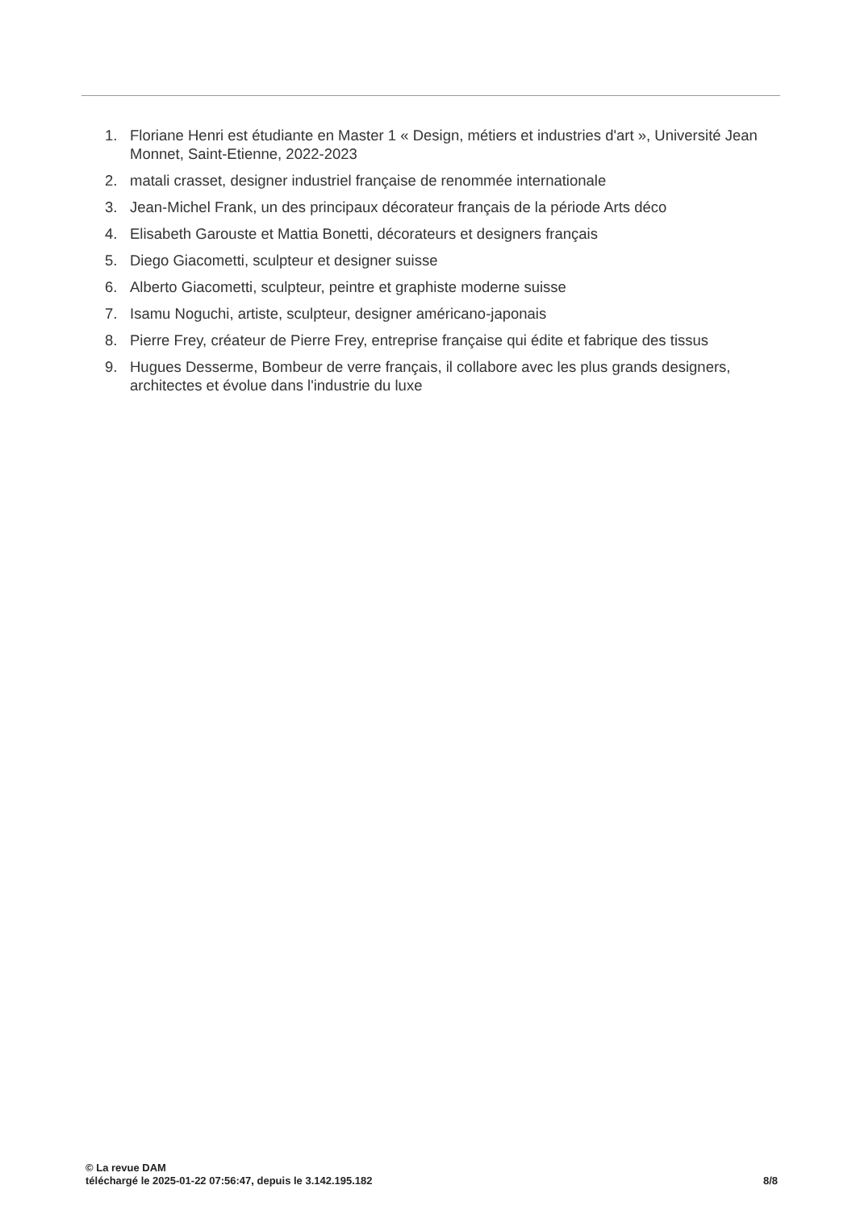1. Floriane Henri est étudiante en Master 1 « Design, métiers et industries d'art », Université Jean Monnet, Saint-Etienne, 2022-2023
2. matali crasset, designer industriel française de renommée internationale
3. Jean-Michel Frank, un des principaux décorateur français de la période Arts déco
4. Elisabeth Garouste et Mattia Bonetti, décorateurs et designers français
5. Diego Giacometti, sculpteur et designer suisse
6. Alberto Giacometti, sculpteur, peintre et graphiste moderne suisse
7. Isamu Noguchi, artiste, sculpteur, designer américano-japonais
8. Pierre Frey, créateur de Pierre Frey, entreprise française qui édite et fabrique des tissus
9. Hugues Desserme, Bombeur de verre français, il collabore avec les plus grands designers, architectes et évolue dans l'industrie du luxe
© La revue DAM
téléchargé le 2025-01-22 07:56:47, depuis le 3.142.195.182
8/8